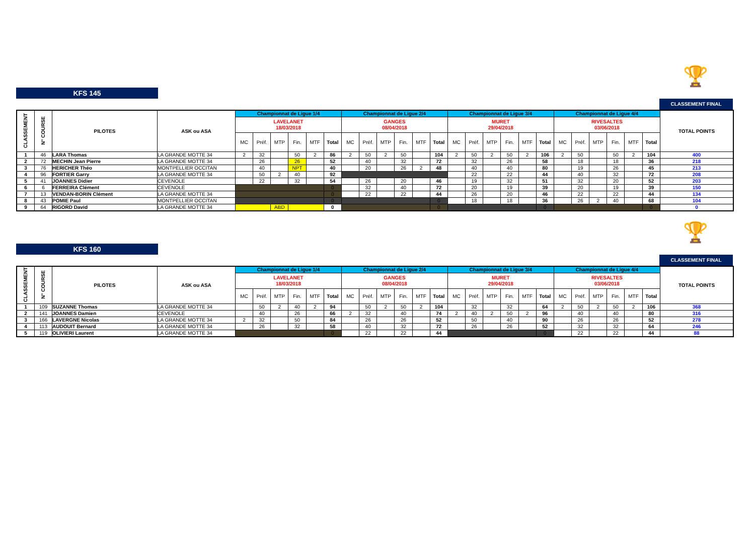🏆
KFS 145
CLASSEMENT FINAL
| CLASSEMENT | N° COURSE | PILOTES | ASK ou ASA | Championnat de Ligue 1/4 | | | | | | Championnat de Ligue 2/4 | | | | | | Championnat de Ligue 3/4 | | | | | | Championnat de Ligue 4/4 | | | | | | TOTAL POINTS |
| --- | --- | --- | --- | --- | --- | --- | --- | --- | --- | --- | --- | --- | --- | --- | --- | --- | --- | --- | --- | --- | --- | --- | --- | --- | --- | --- | --- | --- |
| | | | | LAVELANET 18/03/2018 | | | | | | GANGES 08/04/2018 | | | | | | MURET 29/04/2018 | | | | | | RIVESALTES 03/06/2018 | | | | | | |
| | | | | MC | Préf. | MTP | Fin. | MTF | Total | MC | Préf. | MTP | Fin. | MTF | Total | MC | Préf. | MTP | Fin. | MTF | Total | MC | Préf. | MTP | Fin. | MTF | Total | |
| 1 | 46 | LARA Thomas | LA GRANDE MOTTE 34 | 2 | 32 | | 50 | 2 | 86 | 2 | 50 | 2 | 50 | | 104 | 2 | 50 | 2 | 50 | 2 | 106 | 2 | 50 | | 50 | 2 | 104 | 400 |
| 2 | 72 | MECHIN Jean Pierre | LA GRANDE MOTTE 34 | | 26 | | 26 | | 52 | | 40 | | 32 | | 72 | | 32 | | 26 | | 58 | | 18 | | 18 | | 36 | 218 |
| 3 | 76 | HERICHER Théo | MONTPELLIER OCCITAN | | 40 | | NPT | | 40 | | 20 | | 26 | 2 | 48 | | 40 | | 40 | | 80 | | 19 | | 26 | | 45 | 213 |
| 4 | 96 | FORTIER Garry | LA GRANDE MOTTE 34 | | 50 | 2 | 40 | | 92 | | | | | | | | 22 | | 22 | | 44 | | 40 | | 32 | | 72 | 208 |
| 5 | 41 | JOANNES Didier | CEVENOLE | | 22 | | 32 | | 54 | | 26 | | 20 | | 46 | | 19 | | 32 | | 51 | | 32 | | 20 | | 52 | 203 |
| 6 | 6 | FERREIRA Clément | CEVENOLE | | | | | | 0 | | 32 | | 40 | | 72 | | 20 | | 19 | | 39 | | 20 | | 19 | | 39 | 150 |
| 7 | 13 | VENDAN-BORIN Clément | LA GRANDE MOTTE 34 | | | | | | 0 | | 22 | | 22 | | 44 | | 26 | | 20 | | 46 | | 22 | | 22 | | 44 | 134 |
| 8 | 43 | POMIE Paul | MONTPELLIER OCCITAN | | | | | | 0 | | | | | | 0 | | 18 | | 18 | | 36 | | 26 | 2 | 40 | | 68 | 104 |
| 9 | 64 | RIGORD David | LA GRANDE MOTTE 34 | | | ABD | | | 0 | | | | | | 0 | | | | | | 0 | | | | | | 0 | 0 |
🏆
KFS 160
CLASSEMENT FINAL
| CLASSEMENT | N° COURSE | PILOTES | ASK ou ASA | Championnat de Ligue 1/4 | | | | | | Championnat de Ligue 2/4 | | | | | | Championnat de Ligue 3/4 | | | | | | Championnat de Ligue 4/4 | | | | | | TOTAL POINTS |
| --- | --- | --- | --- | --- | --- | --- | --- | --- | --- | --- | --- | --- | --- | --- | --- | --- | --- | --- | --- | --- | --- | --- | --- | --- | --- | --- | --- | --- |
| | | | | LAVELANET 18/03/2018 | | | | | | GANGES 08/04/2018 | | | | | | MURET 29/04/2018 | | | | | | RIVESALTES 03/06/2018 | | | | | | |
| | | | | MC | Préf. | MTP | Fin. | MTF | Total | MC | Préf. | MTP | Fin. | MTF | Total | MC | Préf. | MTP | Fin. | MTF | Total | MC | Préf. | MTP | Fin. | MTF | Total | |
| 1 | 109 | SUZANNE Thomas | LA GRANDE MOTTE 34 | | 50 | 2 | 40 | 2 | 94 | | 50 | 2 | 50 | 2 | 104 | | 32 | | 32 | | 64 | 2 | 50 | 2 | 50 | 2 | 106 | 368 |
| 2 | 141 | JOANNES Damien | CEVENOLE | | 40 | | 26 | | 66 | 2 | 32 | | 40 | | 74 | 2 | 40 | 2 | 50 | 2 | 96 | | 40 | | 40 | | 80 | 316 |
| 3 | 166 | LAVERGNE Nicolas | LA GRANDE MOTTE 34 | 2 | 32 | | 50 | | 84 | | 26 | | 26 | | 52 | | 50 | | 40 | | 90 | | 26 | | 26 | | 52 | 278 |
| 4 | 113 | AUDOUIT Bernard | LA GRANDE MOTTE 34 | | 26 | | 32 | | 58 | | 40 | | 32 | | 72 | | 26 | | 26 | | 52 | | 32 | | 32 | | 64 | 246 |
| 5 | 119 | OLIVIERI Laurent | LA GRANDE MOTTE 34 | | | | | | 0 | | 22 | | 22 | | 44 | | | | | | 0 | | 22 | | 22 | | 44 | 88 |